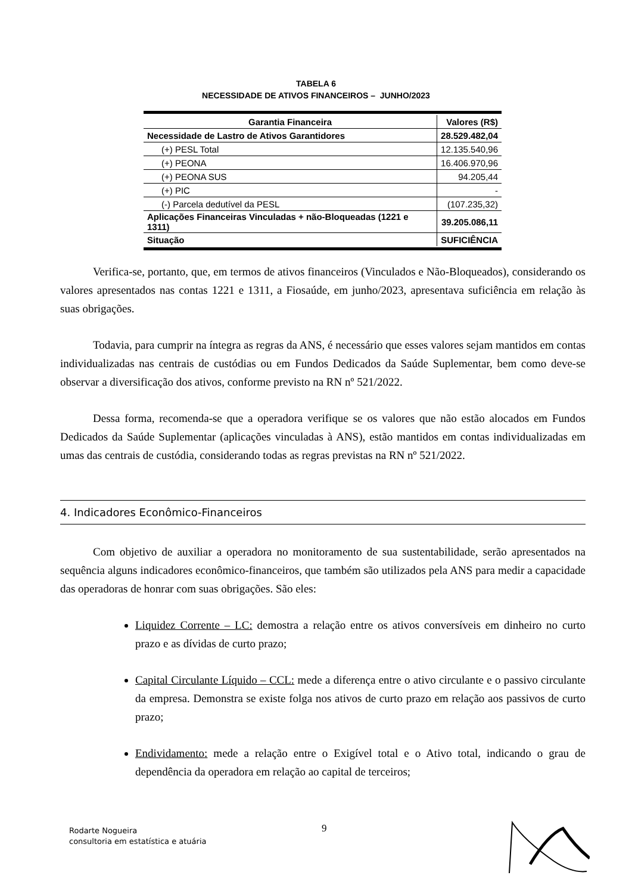TABELA 6
NECESSIDADE DE ATIVOS FINANCEIROS – JUNHO/2023
| Garantia Financeira | Valores (R$) |
| --- | --- |
| Necessidade de Lastro de Ativos Garantidores | 28.529.482,04 |
| (+) PESL Total | 12.135.540,96 |
| (+) PEONA | 16.406.970,96 |
| (+) PEONA SUS | 94.205,44 |
| (+) PIC | - |
| (-) Parcela dedutível da PESL | (107.235,32) |
| Aplicações Financeiras Vinculadas + não-Bloqueadas (1221 e 1311) | 39.205.086,11 |
| Situação | SUFICIÊNCIA |
Verifica-se, portanto, que, em termos de ativos financeiros (Vinculados e Não-Bloqueados), considerando os valores apresentados nas contas 1221 e 1311, a Fiosaúde, em junho/2023, apresentava suficiência em relação às suas obrigações.
Todavia, para cumprir na íntegra as regras da ANS, é necessário que esses valores sejam mantidos em contas individualizadas nas centrais de custódias ou em Fundos Dedicados da Saúde Suplementar, bem como deve-se observar a diversificação dos ativos, conforme previsto na RN nº 521/2022.
Dessa forma, recomenda-se que a operadora verifique se os valores que não estão alocados em Fundos Dedicados da Saúde Suplementar (aplicações vinculadas à ANS), estão mantidos em contas individualizadas em umas das centrais de custódia, considerando todas as regras previstas na RN nº 521/2022.
4. Indicadores Econômico-Financeiros
Com objetivo de auxiliar a operadora no monitoramento de sua sustentabilidade, serão apresentados na sequência alguns indicadores econômico-financeiros, que também são utilizados pela ANS para medir a capacidade das operadoras de honrar com suas obrigações. São eles:
Liquidez Corrente – LC: demostra a relação entre os ativos conversíveis em dinheiro no curto prazo e as dívidas de curto prazo;
Capital Circulante Líquido – CCL: mede a diferença entre o ativo circulante e o passivo circulante da empresa. Demonstra se existe folga nos ativos de curto prazo em relação aos passivos de curto prazo;
Endividamento: mede a relação entre o Exigível total e o Ativo total, indicando o grau de dependência da operadora em relação ao capital de terceiros;
Rodarte Nogueira
consultoria em estatística e atuária
9